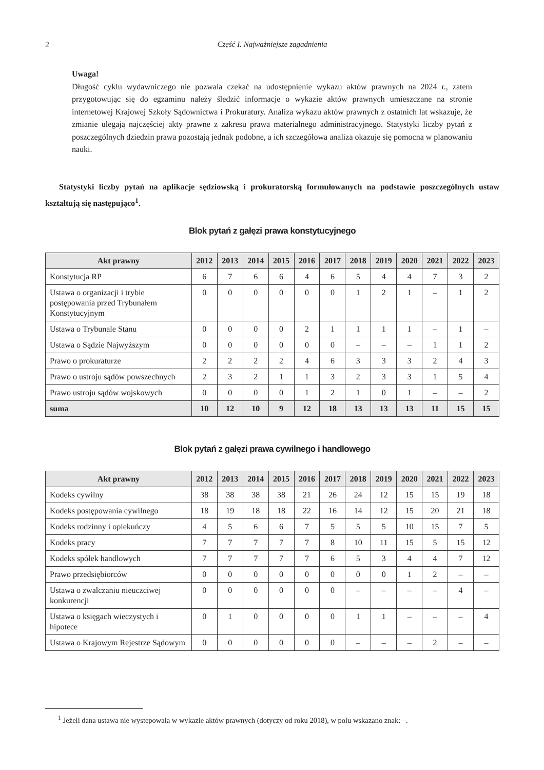2 Część I. Najważniejsze zagadnienia
Uwaga!
Długość cyklu wydawniczego nie pozwala czekać na udostępnienie wykazu aktów prawnych na 2024 r., zatem przygotowując się do egzaminu należy śledzić informacje o wykazie aktów prawnych umieszczane na stronie internetowej Krajowej Szkoły Sądownictwa i Prokuratury. Analiza wykazu aktów prawnych z ostatnich lat wskazuje, że zmianie ulegają najczęściej akty prawne z zakresu prawa materialnego administracyjnego. Statystyki liczby pytań z poszczególnych dziedzin prawa pozostają jednak podobne, a ich szczegółowa analiza okazuje się pomocna w planowaniu nauki.
Statystyki liczby pytań na aplikacje sędziowską i prokuratorską formułowanych na podstawie poszczególnych ustaw kształtują się następująco<sup>1</sup>.
Blok pytań z gałęzi prawa konstytucyjnego
| Akt prawny | 2012 | 2013 | 2014 | 2015 | 2016 | 2017 | 2018 | 2019 | 2020 | 2021 | 2022 | 2023 |
| --- | --- | --- | --- | --- | --- | --- | --- | --- | --- | --- | --- | --- |
| Konstytucja RP | 6 | 7 | 6 | 6 | 4 | 6 | 5 | 4 | 4 | 7 | 3 | 2 |
| Ustawa o organizacji i trybie postępowania przed Trybunałem Konstytucyjnym | 0 | 0 | 0 | 0 | 0 | 0 | 1 | 2 | 1 | – | 1 | 2 |
| Ustawa o Trybunale Stanu | 0 | 0 | 0 | 0 | 2 | 1 | 1 | 1 | 1 | – | 1 | – |
| Ustawa o Sądzie Najwyższym | 0 | 0 | 0 | 0 | 0 | 0 | – | – | – | 1 | 1 | 2 |
| Prawo o prokuraturze | 2 | 2 | 2 | 2 | 4 | 6 | 3 | 3 | 3 | 2 | 4 | 3 |
| Prawo o ustroju sądów powszechnych | 2 | 3 | 2 | 1 | 1 | 3 | 2 | 3 | 3 | 1 | 5 | 4 |
| Prawo ustroju sądów wojskowych | 0 | 0 | 0 | 0 | 1 | 2 | 1 | 0 | 1 | – | – | 2 |
| suma | 10 | 12 | 10 | 9 | 12 | 18 | 13 | 13 | 13 | 11 | 15 | 15 |
Blok pytań z gałęzi prawa cywilnego i handlowego
| Akt prawny | 2012 | 2013 | 2014 | 2015 | 2016 | 2017 | 2018 | 2019 | 2020 | 2021 | 2022 | 2023 |
| --- | --- | --- | --- | --- | --- | --- | --- | --- | --- | --- | --- | --- |
| Kodeks cywilny | 38 | 38 | 38 | 38 | 21 | 26 | 24 | 12 | 15 | 15 | 19 | 18 |
| Kodeks postępowania cywilnego | 18 | 19 | 18 | 18 | 22 | 16 | 14 | 12 | 15 | 20 | 21 | 18 |
| Kodeks rodzinny i opiekuńczy | 4 | 5 | 6 | 6 | 7 | 5 | 5 | 5 | 10 | 15 | 7 | 5 |
| Kodeks pracy | 7 | 7 | 7 | 7 | 7 | 8 | 10 | 11 | 15 | 5 | 15 | 12 |
| Kodeks spółek handlowych | 7 | 7 | 7 | 7 | 7 | 6 | 5 | 3 | 4 | 4 | 7 | 12 |
| Prawo przedsiębiorców | 0 | 0 | 0 | 0 | 0 | 0 | 0 | 0 | 1 | 2 | – | – |
| Ustawa o zwalczaniu nieuczciwej konkurencji | 0 | 0 | 0 | 0 | 0 | 0 | – | – | – | – | 4 | – |
| Ustawa o księgach wieczystych i hipotece | 0 | 1 | 0 | 0 | 0 | 0 | 1 | 1 | – | – | – | 4 |
| Ustawa o Krajowym Rejestrze Sądowym | 0 | 0 | 0 | 0 | 0 | 0 | – | – | – | 2 | – | – |
<sup>1</sup> Jeżeli dana ustawa nie występowała w wykazie aktów prawnych (dotyczy od roku 2018), w polu wskazano znak: –.